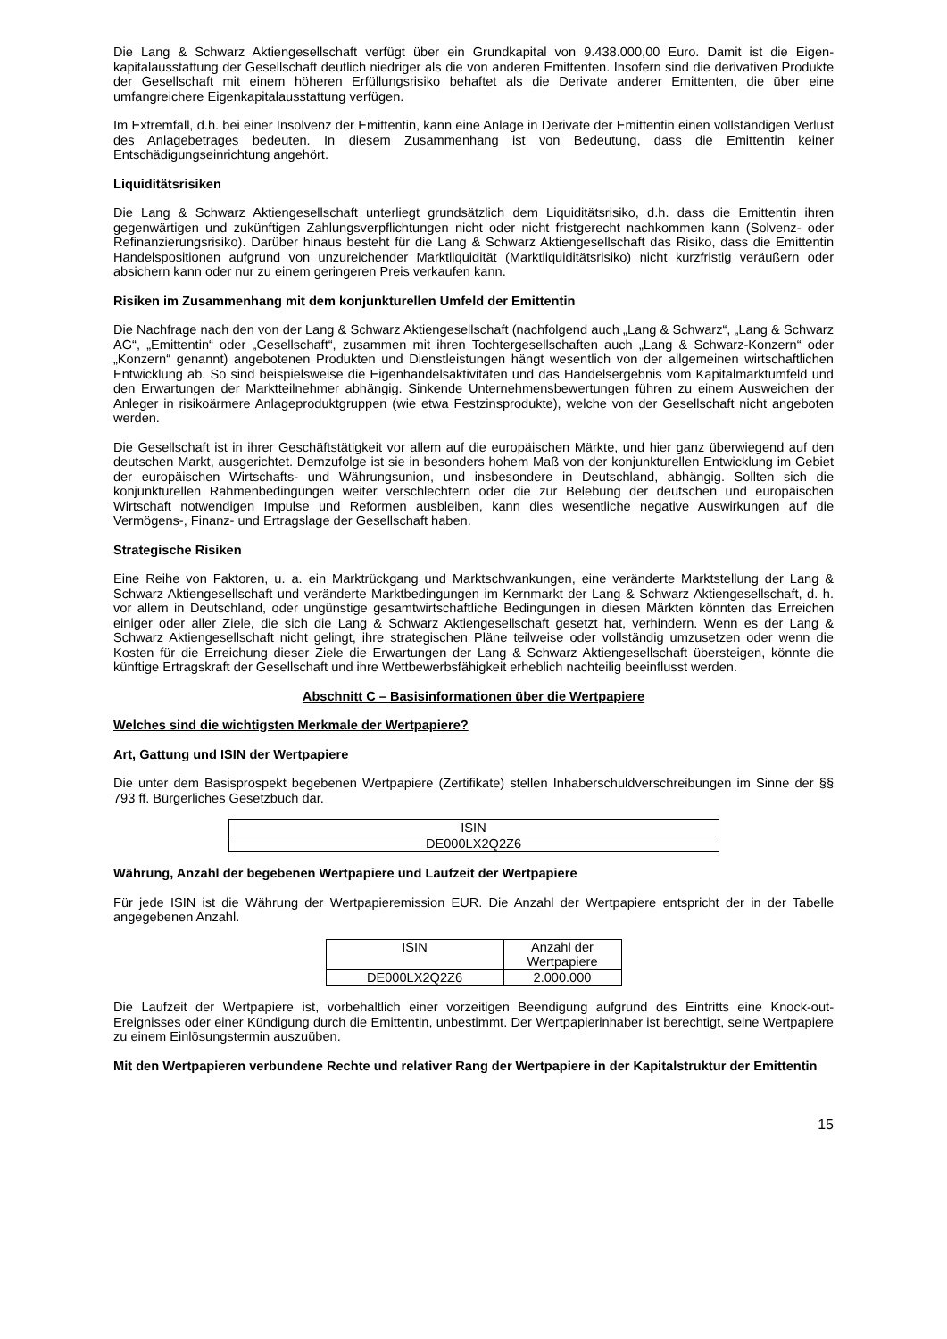Die Lang & Schwarz Aktiengesellschaft verfügt über ein Grundkapital von 9.438.000,00 Euro. Damit ist die Eigen-kapitalausstattung der Gesellschaft deutlich niedriger als die von anderen Emittenten. Insofern sind die derivativen Produkte der Gesellschaft mit einem höheren Erfüllungsrisiko behaftet als die Derivate anderer Emittenten, die über eine umfangreichere Eigenkapitalausstattung verfügen.
Im Extremfall, d.h. bei einer Insolvenz der Emittentin, kann eine Anlage in Derivate der Emittentin einen vollständigen Verlust des Anlagebetrages bedeuten. In diesem Zusammenhang ist von Bedeutung, dass die Emittentin keiner Entschädigungseinrichtung angehört.
Liquiditätsrisiken
Die Lang & Schwarz Aktiengesellschaft unterliegt grundsätzlich dem Liquiditätsrisiko, d.h. dass die Emittentin ihren gegenwärtigen und zukünftigen Zahlungsverpflichtungen nicht oder nicht fristgerecht nachkommen kann (Solvenz- oder Refinanzierungsrisiko). Darüber hinaus besteht für die Lang & Schwarz Aktiengesellschaft das Risiko, dass die Emittentin Handelspositionen aufgrund von unzureichender Marktliquidität (Marktliquiditätsrisiko) nicht kurzfristig veräußern oder absichern kann oder nur zu einem geringeren Preis verkaufen kann.
Risiken im Zusammenhang mit dem konjunkturellen Umfeld der Emittentin
Die Nachfrage nach den von der Lang & Schwarz Aktiengesellschaft (nachfolgend auch „Lang & Schwarz“, „Lang & Schwarz AG“, „Emittentin“ oder „Gesellschaft“, zusammen mit ihren Tochtergesellschaften auch „Lang & Schwarz-Konzern“ oder „Konzern“ genannt) angebotenen Produkten und Dienstleistungen hängt wesentlich von der allgemeinen wirtschaftlichen Entwicklung ab. So sind beispielsweise die Eigenhandelsaktivitäten und das Handelsergebnis vom Kapitalmarktumfeld und den Erwartungen der Marktteilnehmer abhängig. Sinkende Unternehmensbewertungen führen zu einem Ausweichen der Anleger in risikoärmere Anlageproduktgruppen (wie etwa Festzinsprodukte), welche von der Gesellschaft nicht angeboten werden.
Die Gesellschaft ist in ihrer Geschäftstätigkeit vor allem auf die europäischen Märkte, und hier ganz überwiegend auf den deutschen Markt, ausgerichtet. Demzufolge ist sie in besonders hohem Maß von der konjunkturellen Entwicklung im Gebiet der europäischen Wirtschafts- und Währungsunion, und insbesondere in Deutschland, abhängig. Sollten sich die konjunkturellen Rahmenbedingungen weiter verschlechtern oder die zur Belebung der deutschen und europäischen Wirtschaft notwendigen Impulse und Reformen ausbleiben, kann dies wesentliche negative Auswirkungen auf die Vermögens-, Finanz- und Ertragslage der Gesellschaft haben.
Strategische Risiken
Eine Reihe von Faktoren, u. a. ein Marktrückgang und Marktschwankungen, eine veränderte Marktstellung der Lang & Schwarz Aktiengesellschaft und veränderte Marktbedingungen im Kernmarkt der Lang & Schwarz Aktiengesellschaft, d. h. vor allem in Deutschland, oder ungünstige gesamtwirtschaftliche Bedingungen in diesen Märkten könnten das Erreichen einiger oder aller Ziele, die sich die Lang & Schwarz Aktiengesellschaft gesetzt hat, verhindern. Wenn es der Lang & Schwarz Aktiengesellschaft nicht gelingt, ihre strategischen Pläne teilweise oder vollständig umzusetzen oder wenn die Kosten für die Erreichung dieser Ziele die Erwartungen der Lang & Schwarz Aktiengesellschaft übersteigen, könnte die künftige Ertragskraft der Gesellschaft und ihre Wettbewerbsfähigkeit erheblich nachteilig beeinflusst werden.
Abschnitt C – Basisinformationen über die Wertpapiere
Welches sind die wichtigsten Merkmale der Wertpapiere?
Art, Gattung und ISIN der Wertpapiere
Die unter dem Basisprospekt begebenen Wertpapiere (Zertifikate) stellen Inhaberschuldverschreibungen im Sinne der §§ 793 ff. Bürgerliches Gesetzbuch dar.
| ISIN |
| DE000LX2Q2Z6 |
Währung, Anzahl der begebenen Wertpapiere und Laufzeit der Wertpapiere
Für jede ISIN ist die Währung der Wertpapieremission EUR. Die Anzahl der Wertpapiere entspricht der in der Tabelle angegebenen Anzahl.
| ISIN | Anzahl der Wertpapiere |
| DE000LX2Q2Z6 | 2.000.000 |
Die Laufzeit der Wertpapiere ist, vorbehaltlich einer vorzeitigen Beendigung aufgrund des Eintritts eine Knock-out-Ereignisses oder einer Kündigung durch die Emittentin, unbestimmt. Der Wertpapierinhaber ist berechtigt, seine Wertpapiere zu einem Einlösungstermin auszuüben.
Mit den Wertpapieren verbundene Rechte und relativer Rang der Wertpapiere in der Kapitalstruktur der Emittentin
15